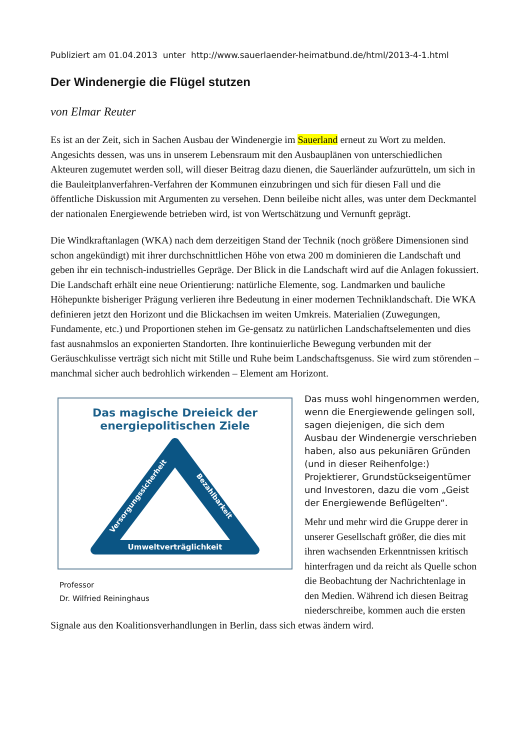Publiziert am 01.04.2013 unter http://www.sauerlaender-heimatbund.de/html/2013-4-1.html
Der Windenergie die Flügel stutzen
von Elmar Reuter
Es ist an der Zeit, sich in Sachen Ausbau der Windenergie im Sauerland erneut zu Wort zu melden. Angesichts dessen, was uns in unserem Lebensraum mit den Ausbauplänen von unterschiedlichen Akteuren zugemutet werden soll, will dieser Beitrag dazu dienen, die Sauerländer aufzurütteln, um sich in die Bauleitplanverfahren-Verfahren der Kommunen einzubringen und sich für diesen Fall und die öffentliche Diskussion mit Argumenten zu versehen. Denn beileibe nicht alles, was unter dem Deckmantel der nationalen Energiewende betrieben wird, ist von Wertschätzung und Vernunft geprägt.
Die Windkraftanlagen (WKA) nach dem derzeitigen Stand der Technik (noch größere Dimensionen sind schon angekündigt) mit ihrer durchschnittlichen Höhe von etwa 200 m dominieren die Landschaft und geben ihr ein technisch-industrielles Gepräge. Der Blick in die Landschaft wird auf die Anlagen fokussiert. Die Landschaft erhält eine neue Orientierung: natürliche Elemente, sog. Landmarken und bauliche Höhepunkte bisheriger Prägung verlieren ihre Bedeutung in einer modernen Techniklandschaft. Die WKA definieren jetzt den Horizont und die Blickachsen im weiten Umkreis. Materialien (Zuwegungen, Fundamente, etc.) und Proportionen stehen im Ge-gensatz zu natürlichen Landschaftselementen und dies fast ausnahmslos an exponierten Standorten. Ihre kontinuierliche Bewegung verbunden mit der Geräuschkulisse verträgt sich nicht mit Stille und Ruhe beim Landschaftsgenuss. Sie wird zum störenden – manchmal sicher auch bedrohlich wirkenden – Element am Horizont.
Das magische Dreieick der
energiepolitischen Ziele
Umweltverträglichkeit
Versorgungssicherheit
Bezahlbarkeit
Professor
Dr. Wilfried Reininghaus
Das muss wohl hingenommen werden, wenn die Energiewende gelingen soll, sagen diejenigen, die sich dem Ausbau der Windenergie verschrieben haben, also aus pekuniären Gründen (und in dieser Reihenfolge:) Projektierer, Grundstückseigentümer und Investoren, dazu die vom „Geist der Energiewende Beflügelten“.
Mehr und mehr wird die Gruppe derer in unserer Gesellschaft größer, die dies mit ihren wachsenden Erkenntnissen kritisch hinterfragen und da reicht als Quelle schon die Beobachtung der Nachrichtenlage in den Medien. Während ich diesen Beitrag niederschreibe, kommen auch die ersten Signale aus den Koalitionsverhandlungen in Berlin, dass sich etwas ändern wird.